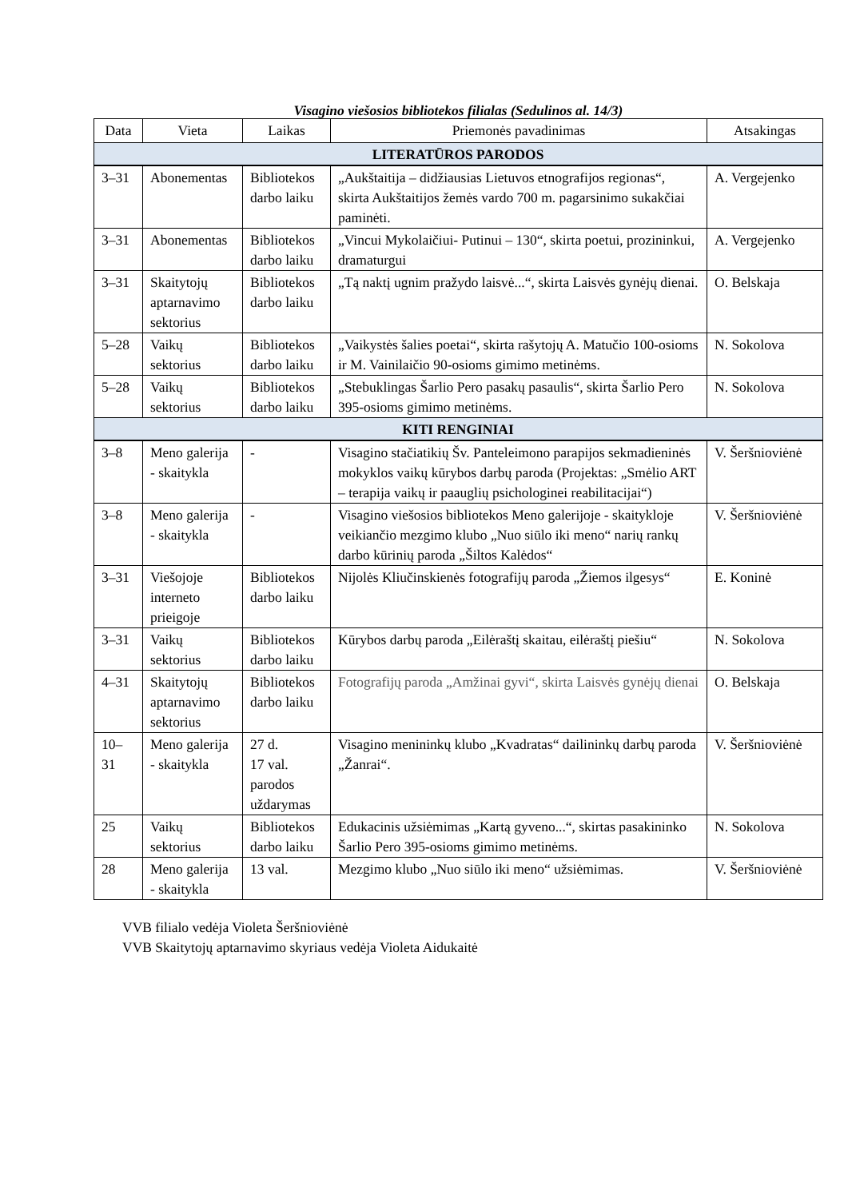Visagino viešosios bibliotekos filialas (Sedulinos al. 14/3)
| Data | Vieta | Laikas | Priemonės pavadinimas | Atsakingas |
| --- | --- | --- | --- | --- |
| LITERATŪROS PARODOS | | | | |
| 3–31 | Abonementas | Bibliotekos darbo laiku | „Aukštaitija – didžiausias Lietuvos etnografijos regionas“, skirta Aukštaitijos žemės vardo 700 m. pagarsinimo sukakčiai paminėti. | A. Vergejenko |
| 3–31 | Abonementas | Bibliotekos darbo laiku | „Vincui Mykolaičiui- Putinui – 130“, skirta poetui, prozininkui, dramaturgui | A. Vergejenko |
| 3–31 | Skaitytojų aptarnavimo sektorius | Bibliotekos darbo laiku | „Tą naktį ugnim pražydo laisvė...“, skirta Laisvės gynėjų dienai. | O. Belskaja |
| 5–28 | Vaikų sektorius | Bibliotekos darbo laiku | „Vaikystės šalies poetai“, skirta rašytojų A. Matučio 100-osioms ir M. Vainilaičio 90-osioms gimimo metinėms. | N. Sokolova |
| 5–28 | Vaikų sektorius | Bibliotekos darbo laiku | „Stebuklingas Šarlio Pero pasakų pasaulis“, skirta Šarlio Pero 395-osioms gimimo metinėms. | N. Sokolova |
| KITI RENGINIAI | | | | |
| 3–8 | Meno galerija - skaitykla | - | Visagino stačiatikių Šv. Panteleimono parapijos sekmadieninės mokyklos vaikų kūrybos darbų paroda (Projektas: „Smėlio ART – terapija vaikų ir paauglių psichologinei reabilitacijai“) | V. Šeršnioviėnė |
| 3–8 | Meno galerija - skaitykla | - | Visagino viešosios bibliotekos Meno galerijoje - skaitykloje veikiančio mezgimo klubo „Nuo siūlo iki meno“ narių rankų darbo kūrinių paroda „Šiltos Kalėdos“ | V. Šeršnioviėnė |
| 3–31 | Viešojoje interneto prieigoje | Bibliotekos darbo laiku | Nijolės Kliučinskienės fotografijų paroda „Žiemos ilgesys“ | E. Koninė |
| 3–31 | Vaikų sektorius | Bibliotekos darbo laiku | Kūrybos darbų paroda „Eilėraštį skaitau, eilėraštį piešiu“ | N. Sokolova |
| 4–31 | Skaitytojų aptarnavimo sektorius | Bibliotekos darbo laiku | Fotografijų paroda „Amžinai gyvi“, skirta Laisvės gynėjų dienai | O. Belskaja |
| 10–31 | Meno galerija - skaitykla | 27 d. 17 val. parodos uždarymas | Visagino menininkų klubo „Kvadratas“ dailininkų darbų paroda „Žanrai“. | V. Šeršnioviėnė |
| 25 | Vaikų sektorius | Bibliotekos darbo laiku | Edukacinis užsiėmimas „Kartą gyveno...“, skirtas pasakininko Šarlio Pero 395-osioms gimimo metinėms. | N. Sokolova |
| 28 | Meno galerija - skaitykla | 13 val. | Mezgimo klubo „Nuo siūlo iki meno“ užsiėmimas. | V. Šeršnioviėnė |
VVB filialo vedėja Violeta Šeršnioviėnė
VVB Skaitytojų aptarnavimo skyriaus vedėja Violeta Aidukaitė